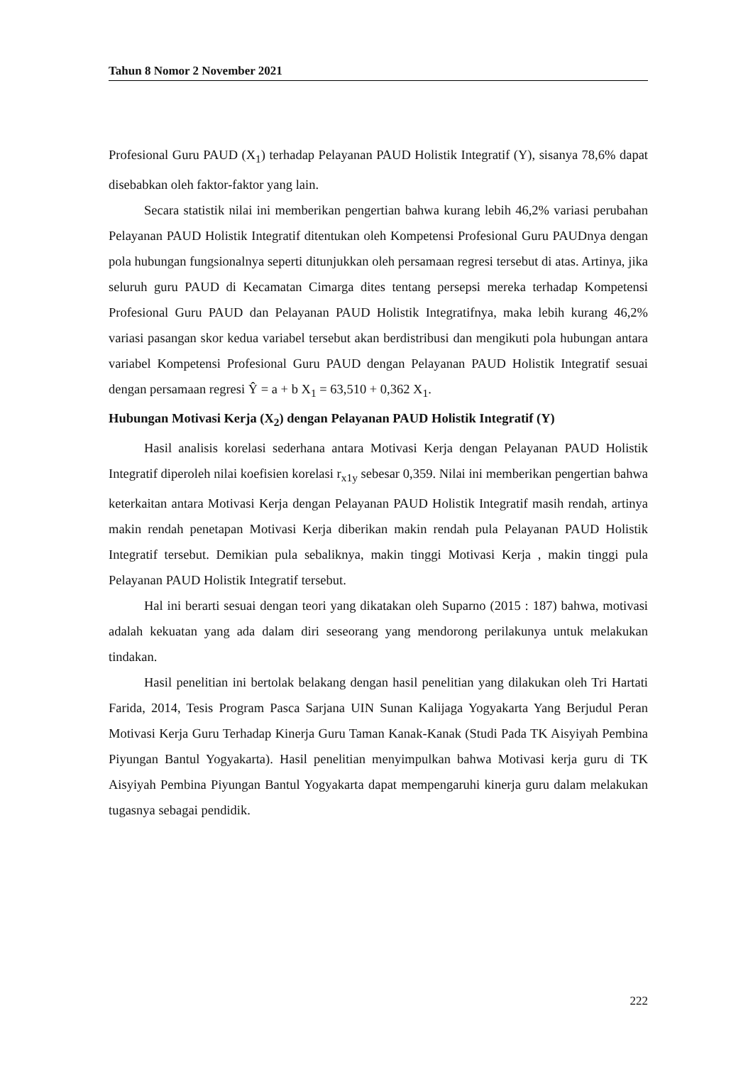Tahun 8 Nomor 2 November 2021
Profesional Guru PAUD (X<sub>1</sub>) terhadap Pelayanan PAUD Holistik Integratif (Y), sisanya 78,6% dapat disebabkan oleh faktor-faktor yang lain.
Secara statistik nilai ini memberikan pengertian bahwa kurang lebih 46,2% variasi perubahan Pelayanan PAUD Holistik Integratif ditentukan oleh Kompetensi Profesional Guru PAUDnya dengan pola hubungan fungsionalnya seperti ditunjukkan oleh persamaan regresi tersebut di atas. Artinya, jika seluruh guru PAUD di Kecamatan Cimarga dites tentang persepsi mereka terhadap Kompetensi Profesional Guru PAUD dan Pelayanan PAUD Holistik Integratifnya, maka lebih kurang 46,2% variasi pasangan skor kedua variabel tersebut akan berdistribusi dan mengikuti pola hubungan antara variabel Kompetensi Profesional Guru PAUD dengan Pelayanan PAUD Holistik Integratif sesuai dengan persamaan regresi Ŷ = a + b X<sub>1</sub> = 63,510 + 0,362 X<sub>1</sub>.
Hubungan Motivasi Kerja (X<sub>2</sub>) dengan Pelayanan PAUD Holistik Integratif (Y)
Hasil analisis korelasi sederhana antara Motivasi Kerja dengan Pelayanan PAUD Holistik Integratif diperoleh nilai koefisien korelasi r<sub>x1y</sub> sebesar 0,359. Nilai ini memberikan pengertian bahwa keterkaitan antara Motivasi Kerja dengan Pelayanan PAUD Holistik Integratif masih rendah, artinya makin rendah penetapan Motivasi Kerja diberikan makin rendah pula Pelayanan PAUD Holistik Integratif tersebut. Demikian pula sebaliknya, makin tinggi Motivasi Kerja , makin tinggi pula Pelayanan PAUD Holistik Integratif tersebut.
Hal ini berarti sesuai dengan teori yang dikatakan oleh Suparno (2015 : 187) bahwa, motivasi adalah kekuatan yang ada dalam diri seseorang yang mendorong perilakunya untuk melakukan tindakan.
Hasil penelitian ini bertolak belakang dengan hasil penelitian yang dilakukan oleh Tri Hartati Farida, 2014, Tesis Program Pasca Sarjana UIN Sunan Kalijaga Yogyakarta Yang Berjudul Peran Motivasi Kerja Guru Terhadap Kinerja Guru Taman Kanak-Kanak (Studi Pada TK Aisyiyah Pembina Piyungan Bantul Yogyakarta). Hasil penelitian menyimpulkan bahwa Motivasi kerja guru di TK Aisyiyah Pembina Piyungan Bantul Yogyakarta dapat mempengaruhi kinerja guru dalam melakukan tugasnya sebagai pendidik.
222